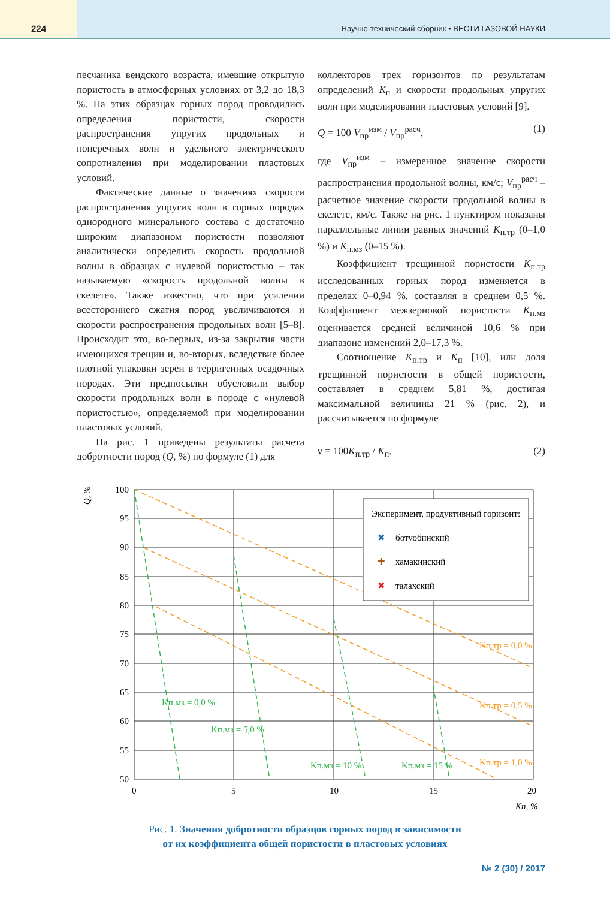224
Научно-технический сборник • ВЕСТИ ГАЗОВОЙ НАУКИ
песчаника вендского возраста, имевшие открытую пористость в атмосферных условиях от 3,2 до 18,3 %. На этих образцах горных пород проводились определения пористости, скорости распространения упругих продольных и поперечных волн и удельного электрического сопротивления при моделировании пластовых условий.
Фактические данные о значениях скорости распространения упругих волн в горных породах однородного минерального состава с достаточно широким диапазоном пористости позволяют аналитически определить скорость продольной волны в образцах с нулевой пористостью – так называемую «скорость продольной волны в скелете». Также известно, что при усилении всестороннего сжатия пород увеличиваются и скорости распространения продольных волн [5–8]. Происходит это, во-первых, из-за закрытия части имеющихся трещин и, во-вторых, вследствие более плотной упаковки зерен в терригенных осадочных породах. Эти предпосылки обусловили выбор скорости продольных волн в породе с «нулевой пористостью», определяемой при моделировании пластовых условий.
На рис. 1 приведены результаты расчета добротности пород (Q, %) по формуле (1) для
коллекторов трех горизонтов по результатам определений K<sub>п</sub> и скорости продольных упругих волн при моделировании пластовых условий [9].
Q = 100 V<sub>пр</sub><sup>изм</sup> / V<sub>пр</sub><sup>расч</sup>, (1)
где V<sub>пр</sub><sup>изм</sup> – измеренное значение скорости распространения продольной волны, км/с; V<sub>пр</sub><sup>расч</sup> – расчетное значение скорости продольной волны в скелете, км/с. Также на рис. 1 пунктиром показаны параллельные линии равных значений K<sub>п.тр</sub> (0–1,0 %) и K<sub>п.мз</sub> (0–15 %).
Коэффициент трещинной пористости K<sub>п.тр</sub> исследованных горных пород изменяется в пределах 0–0,94 %, составляя в среднем 0,5 %. Коэффициент межзерновой пористости K<sub>п.мз</sub> оценивается средней величиной 10,6 % при диапазоне изменений 2,0–17,3 %.
Соотношение K<sub>п.тр</sub> и K<sub>п</sub> [10], или доля трещинной пористости в общей пористости, составляет в среднем 5,81 %, достигая максимальной величины 21 % (рис. 2), и рассчитывается по формуле
ν = 100K<sub>п.тр</sub> / K<sub>п</sub>. (2)
Q, %
100
95
90
85
80
75
70
65
60
55
50
0
5
10
15
20
Kп, %
Эксперимент, продуктивный горизонт:
✖
ботуобинский
✚
хамакинский
✖
талахский
Kп.тр = 0,0 %
Kп.тр = 0,5 %
Kп.тр = 1,0 %
Kп.мз = 0,0 %
Kп.мз = 5,0 %
Kп.мз = 10 %
Kп.мз = 15 %
Рис. 1. Значения добротности образцов горных пород в зависимости
от их коэффициента общей пористости в пластовых условиях
№ 2 (30) / 2017